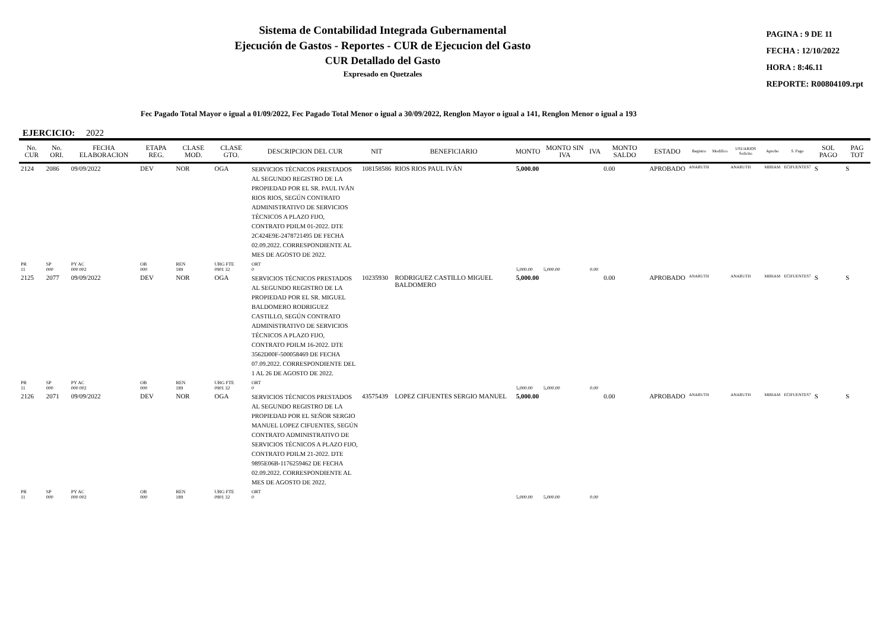Sistema de Contabilidad Integrada Gubernamental
Ejecución de Gastos - Reportes - CUR de Ejecucion del Gasto
CUR Detallado del Gasto
Expresado en Quetzales
PAGINA : 9 DE 11
FECHA : 12/10/2022
HORA : 8:46.11
REPORTE: R00804109.rpt
Fec Pagado Total Mayor o igual a 01/09/2022, Fec Pagado Total Menor o igual a 30/09/2022, Renglon Mayor o igual a 141, Renglon Menor o igual a 193
EJERCICIO: 2022
| No. CUR | No. ORI. | FECHA ELABORACION | ETAPA REG. | CLASE MOD. | CLASE GTO. | DESCRIPCION DEL CUR | NIT | BENEFICIARIO | MONTO | MONTO SIN IVA | IVA | MONTO SALDO | ESTADO | Registro | Modifico | USUARIOS Solicito | Aprobo | S. Pago | SOL PAGO | PAG TOT |
| --- | --- | --- | --- | --- | --- | --- | --- | --- | --- | --- | --- | --- | --- | --- | --- | --- | --- | --- | --- | --- |
| 2124 | 2086 | 09/09/2022 | DEV | NOR | OGA | SERVICIOS TÉCNICOS PRESTADOS AL SEGUNDO REGISTRO DE LA PROPIEDAD POR EL SR. PAUL IVÁN RIOS RIOS, SEGÚN CONTRATO ADMINISTRATIVO DE SERVICIOS TÉCNICOS A PLAZO FIJO, CONTRATO PDILM 01-2022. DTE 2C424E9E-2478721495 DE FECHA 02.09.2022. CORRESPONDIENTE AL MES DE AGOSTO DE 2022. | 108158586 | RIOS RIOS PAUL IVÁN | 5,000.00 | | | 0.00 | APROBADO | ANARUTH | | ANARUTH | MIRIAM | ECIFUENTES7 | S | S |
| PR 11 | SP 000 | PY AC 000 002 | OB 000 | REN 189 | UBG FTE 0901 32 | ORT 0 | | | 5,000.00 | 5,000.00 | 0.00 | | | | | | | | | |
| 2125 | 2077 | 09/09/2022 | DEV | NOR | OGA | SERVICIOS TÉCNICOS PRESTADOS AL SEGUNDO REGISTRO DE LA PROPIEDAD POR EL SR. MIGUEL BALDOMERO RODRIGUEZ CASTILLO, SEGÚN CONTRATO ADMINISTRATIVO DE SERVICIOS TÉCNICOS A PLAZO FIJO, CONTRATO PDILM 16-2022. DTE 3562D00F-500058469 DE FECHA 07.09.2022. CORRESPONDIENTE DEL 1 AL 26 DE AGOSTO DE 2022. | 10235930 | RODRIGUEZ CASTILLO MIGUEL BALDOMERO | 5,000.00 | | | 0.00 | APROBADO | ANARUTH | | ANARUTH | MIRIAM | ECIFUENTES7 | S | S |
| PR 11 | SP 000 | PY AC 000 002 | OB 000 | REN 189 | UBG FTE 0901 32 | ORT 0 | | | 5,000.00 | 5,000.00 | 0.00 | | | | | | | | | |
| 2126 | 2071 | 09/09/2022 | DEV | NOR | OGA | SERVICIOS TÉCNICOS PRESTADOS AL SEGUNDO REGISTRO DE LA PROPIEDAD POR EL SEÑOR SERGIO MANUEL LOPEZ CIFUENTES, SEGÚN CONTRATO ADMINISTRATIVO DE SERVICIOS TÉCNICOS A PLAZO FIJO, CONTRATO PDILM 21-2022. DTE 9895E06B-1176259462 DE FECHA 02.09.2022. CORRESPONDIENTE AL MES DE AGOSTO DE 2022. | 43575439 | LOPEZ CIFUENTES SERGIO MANUEL | 5,000.00 | | | 0.00 | APROBADO | ANARUTH | | ANARUTH | MIRIAM | ECIFUENTES7 | S | S |
| PR 11 | SP 000 | PY AC 000 002 | OB 000 | REN 189 | UBG FTE 0901 32 | ORT 0 | | | 5,000.00 | 5,000.00 | 0.00 | | | | | | | | | |